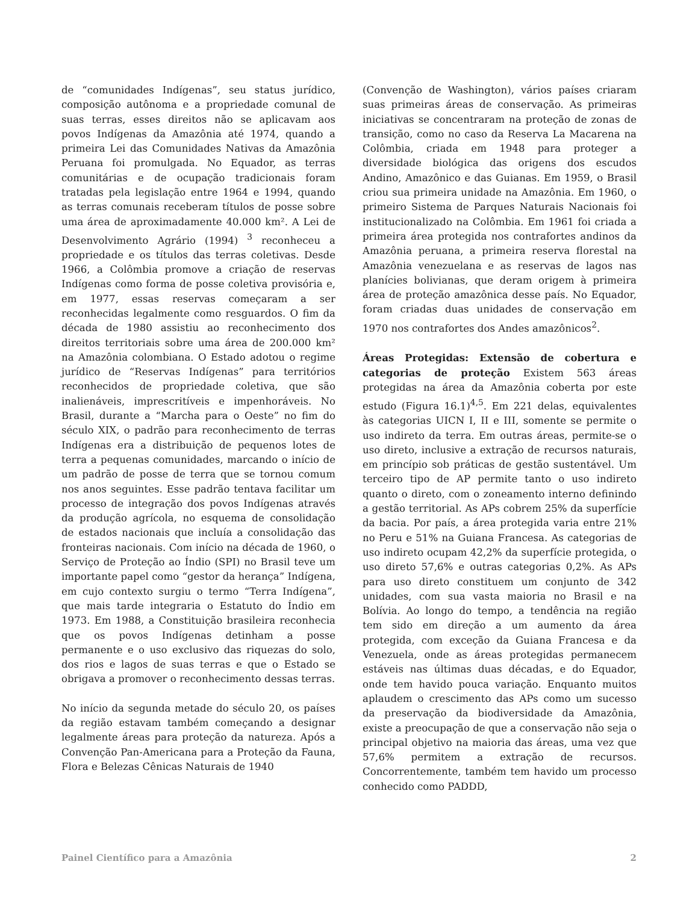de “comunidades Indígenas”, seu status jurídico, composição autônoma e a propriedade comunal de suas terras, esses direitos não se aplicavam aos povos Indígenas da Amazônia até 1974, quando a primeira Lei das Comunidades Nativas da Amazônia Peruana foi promulgada. No Equador, as terras comunitárias e de ocupação tradicionais foram tratadas pela legislação entre 1964 e 1994, quando as terras comunais receberam títulos de posse sobre uma área de aproximadamente 40.000 km². A Lei de Desenvolvimento Agrário (1994) <sup>3</sup> reconheceu a propriedade e os títulos das terras coletivas. Desde 1966, a Colômbia promove a criação de reservas Indígenas como forma de posse coletiva provisória e, em 1977, essas reservas começaram a ser reconhecidas legalmente como resguardos. O fim da década de 1980 assistiu ao reconhecimento dos direitos territoriais sobre uma área de 200.000 km² na Amazônia colombiana. O Estado adotou o regime jurídico de “Reservas Indígenas” para territórios reconhecidos de propriedade coletiva, que são inalienáveis, imprescritíveis e impenhoráveis. No Brasil, durante a “Marcha para o Oeste” no fim do século XIX, o padrão para reconhecimento de terras Indígenas era a distribuição de pequenos lotes de terra a pequenas comunidades, marcando o início de um padrão de posse de terra que se tornou comum nos anos seguintes. Esse padrão tentava facilitar um processo de integração dos povos Indígenas através da produção agrícola, no esquema de consolidação de estados nacionais que incluía a consolidação das fronteiras nacionais. Com início na década de 1960, o Serviço de Proteção ao Índio (SPI) no Brasil teve um importante papel como “gestor da herança” Indígena, em cujo contexto surgiu o termo “Terra Indígena”, que mais tarde integraria o Estatuto do Índio em 1973. Em 1988, a Constituição brasileira reconhecia que os povos Indígenas detinham a posse permanente e o uso exclusivo das riquezas do solo, dos rios e lagos de suas terras e que o Estado se obrigava a promover o reconhecimento dessas terras.
No início da segunda metade do século 20, os países da região estavam também começando a designar legalmente áreas para proteção da natureza. Após a Convenção Pan-Americana para a Proteção da Fauna, Flora e Belezas Cênicas Naturais de 1940
(Convenção de Washington), vários países criaram suas primeiras áreas de conservação. As primeiras iniciativas se concentraram na proteção de zonas de transição, como no caso da Reserva La Macarena na Colômbia, criada em 1948 para proteger a diversidade biológica das origens dos escudos Andino, Amazônico e das Guianas. Em 1959, o Brasil criou sua primeira unidade na Amazônia. Em 1960, o primeiro Sistema de Parques Naturais Nacionais foi institucionalizado na Colômbia. Em 1961 foi criada a primeira área protegida nos contrafortes andinos da Amazônia peruana, a primeira reserva florestal na Amazônia venezuelana e as reservas de lagos nas planícies bolivianas, que deram origem à primeira área de proteção amazônica desse país. No Equador, foram criadas duas unidades de conservação em 1970 nos contrafortes dos Andes amazônicos<sup>2</sup>.
Áreas Protegidas: Extensão de cobertura e categorias de proteção Existem 563 áreas protegidas na área da Amazônia coberta por este estudo (Figura 16.1)<sup>4,5</sup>. Em 221 delas, equivalentes às categorias UICN I, II e III, somente se permite o uso indireto da terra. Em outras áreas, permite-se o uso direto, inclusive a extração de recursos naturais, em princípio sob práticas de gestão sustentável. Um terceiro tipo de AP permite tanto o uso indireto quanto o direto, com o zoneamento interno definindo a gestão territorial. As APs cobrem 25% da superfície da bacia. Por país, a área protegida varia entre 21% no Peru e 51% na Guiana Francesa. As categorias de uso indireto ocupam 42,2% da superfície protegida, o uso direto 57,6% e outras categorias 0,2%. As APs para uso direto constituem um conjunto de 342 unidades, com sua vasta maioria no Brasil e na Bolívia. Ao longo do tempo, a tendência na região tem sido em direção a um aumento da área protegida, com exceção da Guiana Francesa e da Venezuela, onde as áreas protegidas permanecem estáveis nas últimas duas décadas, e do Equador, onde tem havido pouca variação. Enquanto muitos aplaudem o crescimento das APs como um sucesso da preservação da biodiversidade da Amazônia, existe a preocupação de que a conservação não seja o principal objetivo na maioria das áreas, uma vez que 57,6% permitem a extração de recursos. Concorrentemente, também tem havido um processo conhecido como PADDD,
Painel Científico para a Amazônia 2